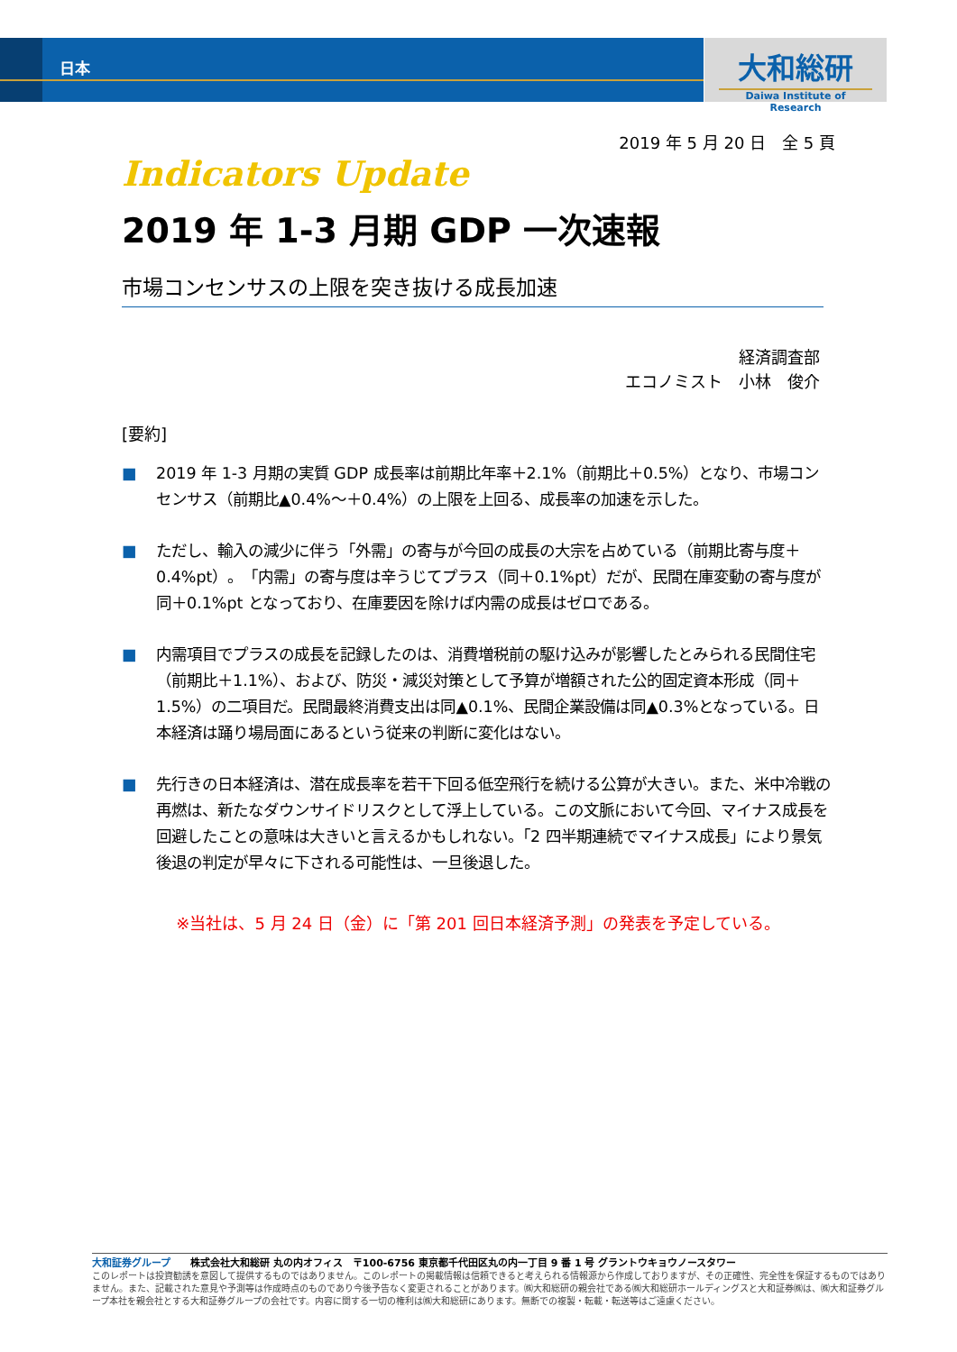大和総研
Daiwa Institute of Research
日本
2019 年 5 月 20 日　全 5 頁
Indicators Update
2019 年 1-3 月期 GDP 一次速報
市場コンセンサスの上限を突き抜ける成長加速
経済調査部
エコノミスト　小林　俊介
[要約]
■ 2019 年 1-3 月期の実質 GDP 成長率は前期比年率＋2.1%（前期比＋0.5%）となり、市場コンセンサス（前期比▲0.4%～＋0.4%）の上限を上回る、成長率の加速を示した。
■ ただし、輸入の減少に伴う「外需」の寄与が今回の成長の大宗を占めている（前期比寄与度＋0.4%pt）。「内需」の寄与度は辛うじてプラス（同＋0.1%pt）だが、民間在庫変動の寄与度が同＋0.1%pt となっており、在庫要因を除けば内需の成長はゼロである。
■ 内需項目でプラスの成長を記録したのは、消費増税前の駆け込みが影響したとみられる民間住宅（前期比＋1.1%）、および、防災・減災対策として予算が増額された公的固定資本形成（同＋1.5%）の二項目だ。民間最終消費支出は同▲0.1%、民間企業設備は同▲0.3%となっている。日本経済は踊り場局面にあるという従来の判断に変化はない。
■ 先行きの日本経済は、潜在成長率を若干下回る低空飛行を続ける公算が大きい。また、米中冷戦の再燃は、新たなダウンサイドリスクとして浮上している。この文脈において今回、マイナス成長を回避したことの意味は大きいと言えるかもしれない。「2 四半期連続でマイナス成長」により景気後退の判定が早々に下される可能性は、一旦後退した。
※当社は、5 月 24 日（金）に「第 201 回日本経済予測」の発表を予定している。
大和証券グループ　　株式会社大和総研 丸の内オフィス　〒100-6756 東京都千代田区丸の内一丁目 9 番 1 号 グラントウキョウノースタワー
このレポートは投資勧誘を意図して提供するものではありません。このレポートの掲載情報は信頼できると考えられる情報源から作成しておりますが、その正確性、完全性を保証するものではありません。また、記載された意見や予測等は作成時点のものであり今後予告なく変更されることがあります。㈱大和総研の親会社である㈱大和総研ホールディングスと大和証券㈱は、㈱大和証券グループ本社を親会社とする大和証券グループの会社です。内容に関する一切の権利は㈱大和総研にあります。無断での複製・転載・転送等はご遠慮ください。